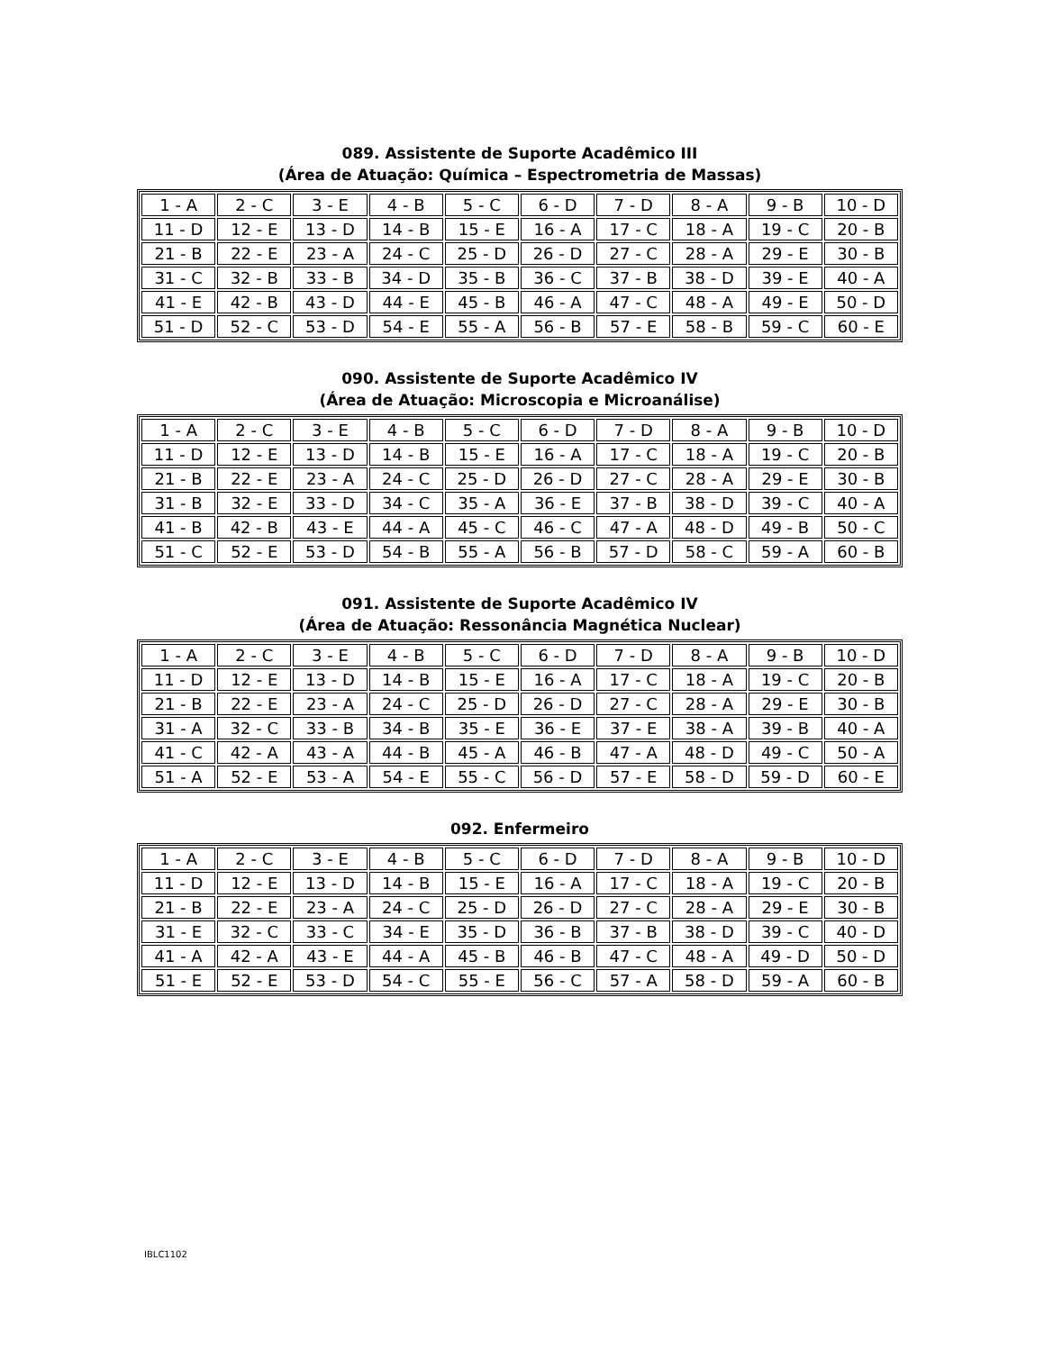089. Assistente de Suporte Acadêmico III
(Área de Atuação: Química – Espectrometria de Massas)
| 1 - A | 2 - C | 3 - E | 4 - B | 5 - C | 6 - D | 7 - D | 8 - A | 9 - B | 10 - D |
| 11 - D | 12 - E | 13 - D | 14 - B | 15 - E | 16 - A | 17 - C | 18 - A | 19 - C | 20 - B |
| 21 - B | 22 - E | 23 - A | 24 - C | 25 - D | 26 - D | 27 - C | 28 - A | 29 - E | 30 - B |
| 31 - C | 32 - B | 33 - B | 34 - D | 35 - B | 36 - C | 37 - B | 38 - D | 39 - E | 40 - A |
| 41 - E | 42 - B | 43 - D | 44 - E | 45 - B | 46 - A | 47 - C | 48 - A | 49 - E | 50 - D |
| 51 - D | 52 - C | 53 - D | 54 - E | 55 - A | 56 - B | 57 - E | 58 - B | 59 - C | 60 - E |
090. Assistente de Suporte Acadêmico IV
(Área de Atuação: Microscopia e Microanálise)
| 1 - A | 2 - C | 3 - E | 4 - B | 5 - C | 6 - D | 7 - D | 8 - A | 9 - B | 10 - D |
| 11 - D | 12 - E | 13 - D | 14 - B | 15 - E | 16 - A | 17 - C | 18 - A | 19 - C | 20 - B |
| 21 - B | 22 - E | 23 - A | 24 - C | 25 - D | 26 - D | 27 - C | 28 - A | 29 - E | 30 - B |
| 31 - B | 32 - E | 33 - D | 34 - C | 35 - A | 36 - E | 37 - B | 38 - D | 39 - C | 40 - A |
| 41 - B | 42 - B | 43 - E | 44 - A | 45 - C | 46 - C | 47 - A | 48 - D | 49 - B | 50 - C |
| 51 - C | 52 - E | 53 - D | 54 - B | 55 - A | 56 - B | 57 - D | 58 - C | 59 - A | 60 - B |
091. Assistente de Suporte Acadêmico IV
(Área de Atuação: Ressonância Magnética Nuclear)
| 1 - A | 2 - C | 3 - E | 4 - B | 5 - C | 6 - D | 7 - D | 8 - A | 9 - B | 10 - D |
| 11 - D | 12 - E | 13 - D | 14 - B | 15 - E | 16 - A | 17 - C | 18 - A | 19 - C | 20 - B |
| 21 - B | 22 - E | 23 - A | 24 - C | 25 - D | 26 - D | 27 - C | 28 - A | 29 - E | 30 - B |
| 31 - A | 32 - C | 33 - B | 34 - B | 35 - E | 36 - E | 37 - E | 38 - A | 39 - B | 40 - A |
| 41 - C | 42 - A | 43 - A | 44 - B | 45 - A | 46 - B | 47 - A | 48 - D | 49 - C | 50 - A |
| 51 - A | 52 - E | 53 - A | 54 - E | 55 - C | 56 - D | 57 - E | 58 - D | 59 - D | 60 - E |
092. Enfermeiro
| 1 - A | 2 - C | 3 - E | 4 - B | 5 - C | 6 - D | 7 - D | 8 - A | 9 - B | 10 - D |
| 11 - D | 12 - E | 13 - D | 14 - B | 15 - E | 16 - A | 17 - C | 18 - A | 19 - C | 20 - B |
| 21 - B | 22 - E | 23 - A | 24 - C | 25 - D | 26 - D | 27 - C | 28 - A | 29 - E | 30 - B |
| 31 - E | 32 - C | 33 - C | 34 - E | 35 - D | 36 - B | 37 - B | 38 - D | 39 - C | 40 - D |
| 41 - A | 42 - A | 43 - E | 44 - A | 45 - B | 46 - B | 47 - C | 48 - A | 49 - D | 50 - D |
| 51 - E | 52 - E | 53 - D | 54 - C | 55 - E | 56 - C | 57 - A | 58 - D | 59 - A | 60 - B |
IBLC1102